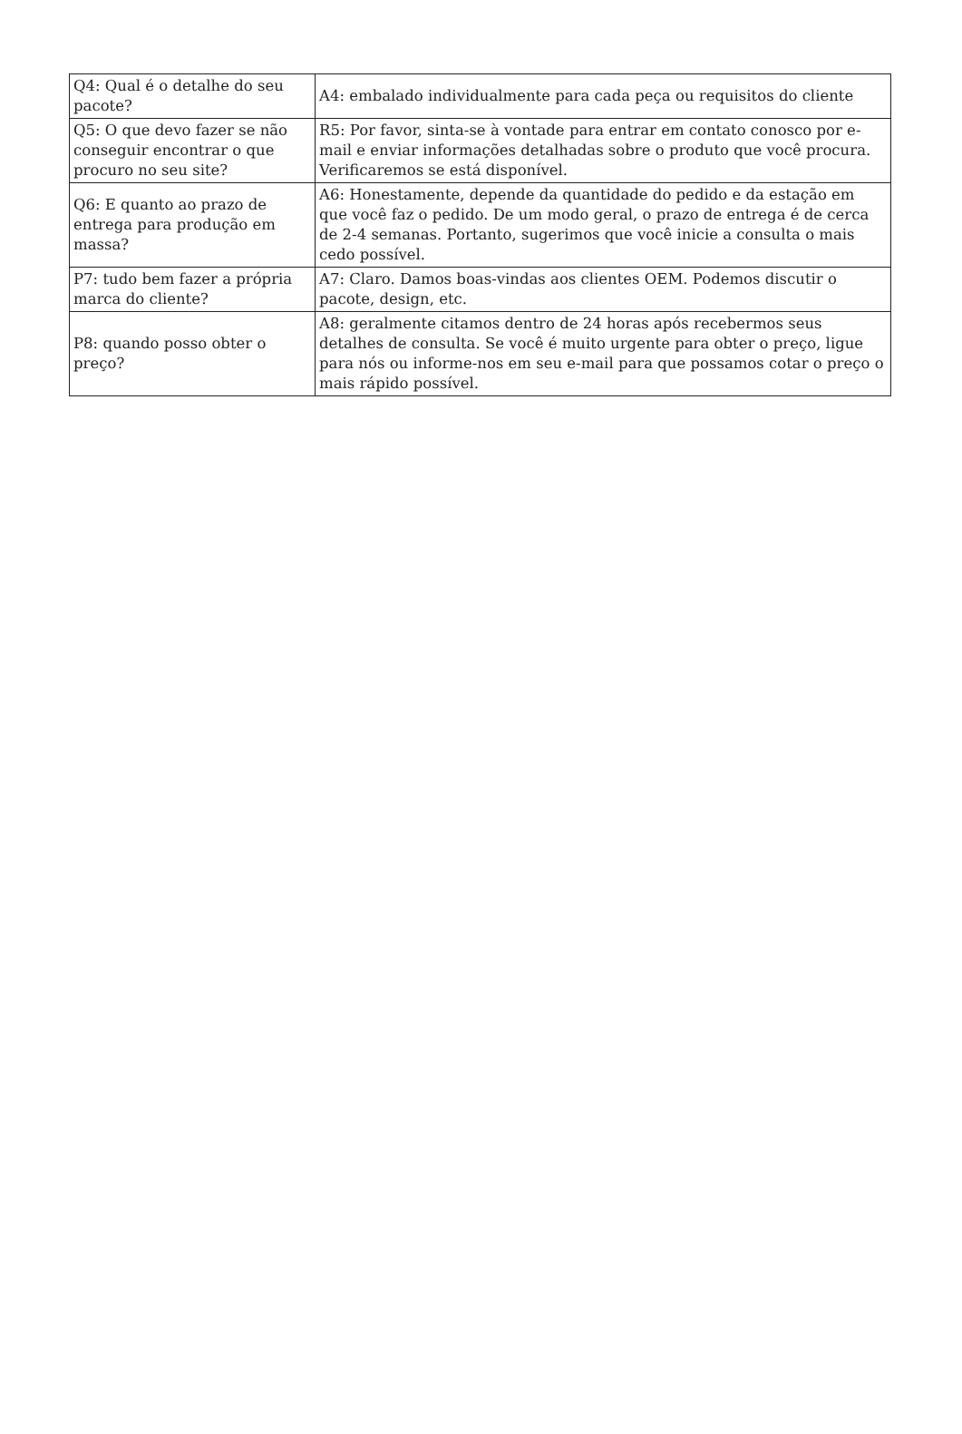| Q4: Qual é o detalhe do seu pacote? | A4: embalado individualmente para cada peça ou requisitos do cliente |
| Q5: O que devo fazer se não conseguir encontrar o que procuro no seu site? | R5: Por favor, sinta-se à vontade para entrar em contato conosco por e-mail e enviar informações detalhadas sobre o produto que você procura. Verificaremos se está disponível. |
| Q6: E quanto ao prazo de entrega para produção em massa? | A6: Honestamente, depende da quantidade do pedido e da estação em que você faz o pedido. De um modo geral, o prazo de entrega é de cerca de 2-4 semanas. Portanto, sugerimos que você inicie a consulta o mais cedo possível. |
| P7: tudo bem fazer a própria marca do cliente? | A7: Claro. Damos boas-vindas aos clientes OEM. Podemos discutir o pacote, design, etc. |
| P8: quando posso obter o preço? | A8: geralmente citamos dentro de 24 horas após recebermos seus detalhes de consulta. Se você é muito urgente para obter o preço, ligue para nós ou informe-nos em seu e-mail para que possamos cotar o preço o mais rápido possível. |